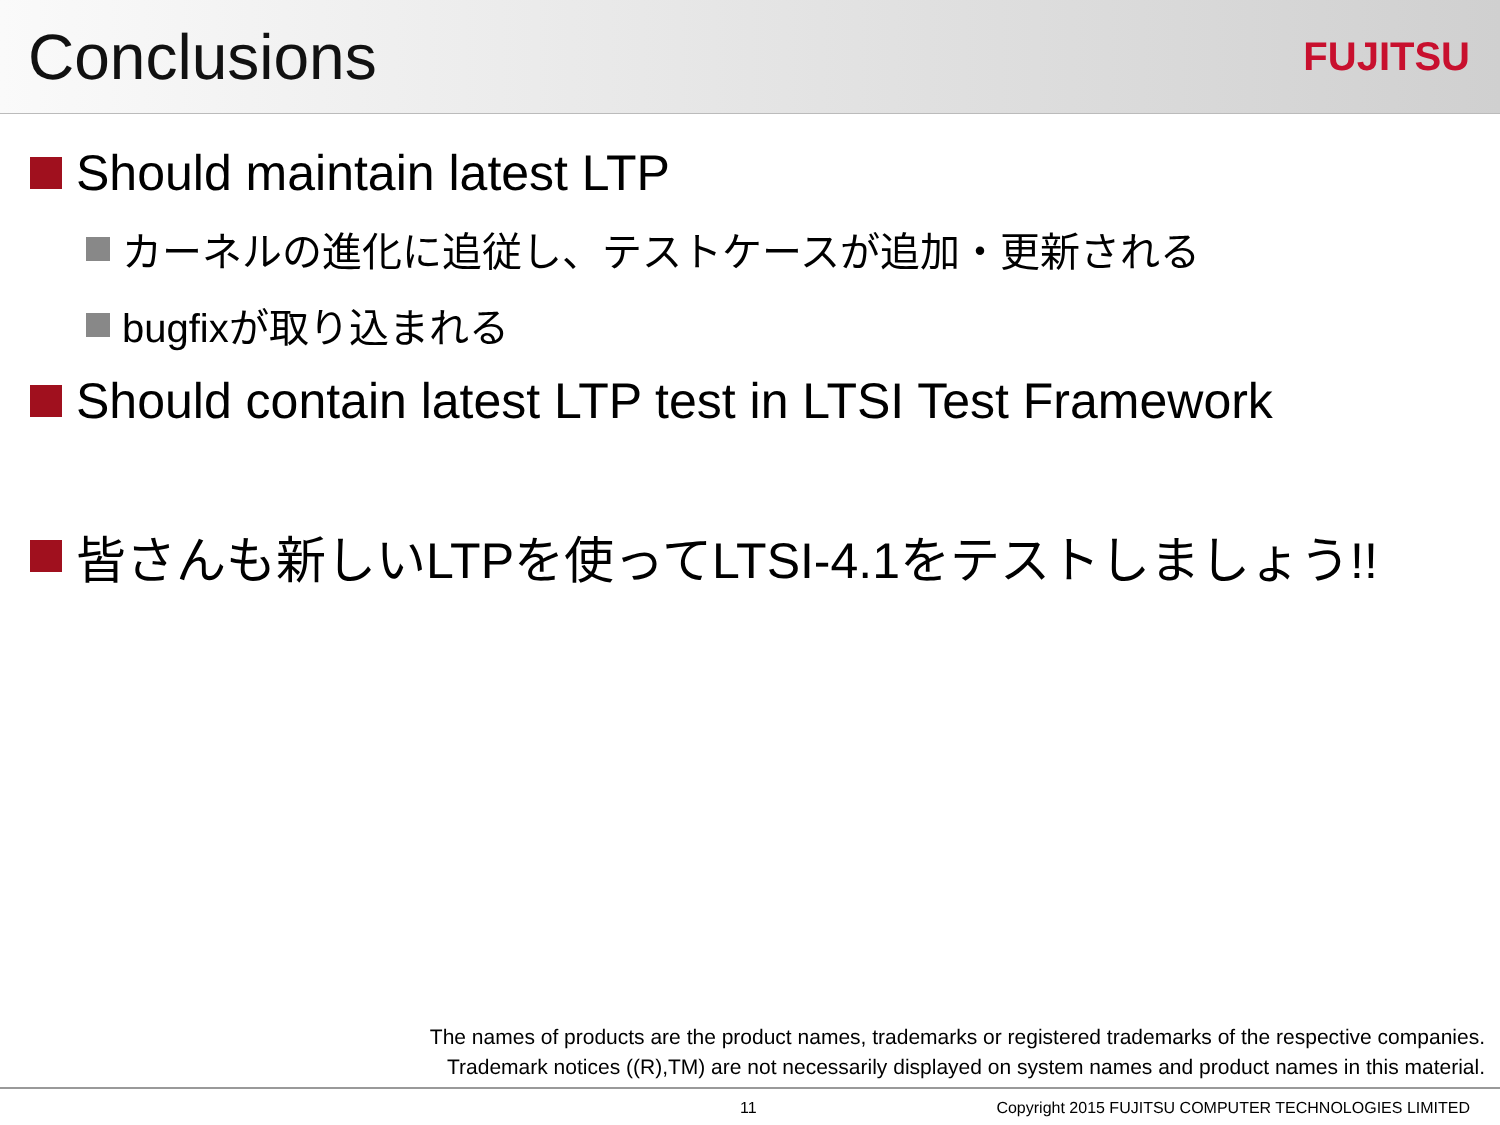Conclusions
FUJITSU
Should maintain latest LTP
カーネルの進化に追従し、テストケースが追加・更新される
bugfixが取り込まれる
Should contain latest LTP test in LTSI Test Framework
皆さんも新しいLTPを使ってLTSI-4.1をテストしましょう!!
The names of products are the product names, trademarks or registered trademarks of the respective companies.
Trademark notices ((R),TM) are not necessarily displayed on system names and product names in this material.
11
Copyright 2015 FUJITSU COMPUTER TECHNOLOGIES LIMITED